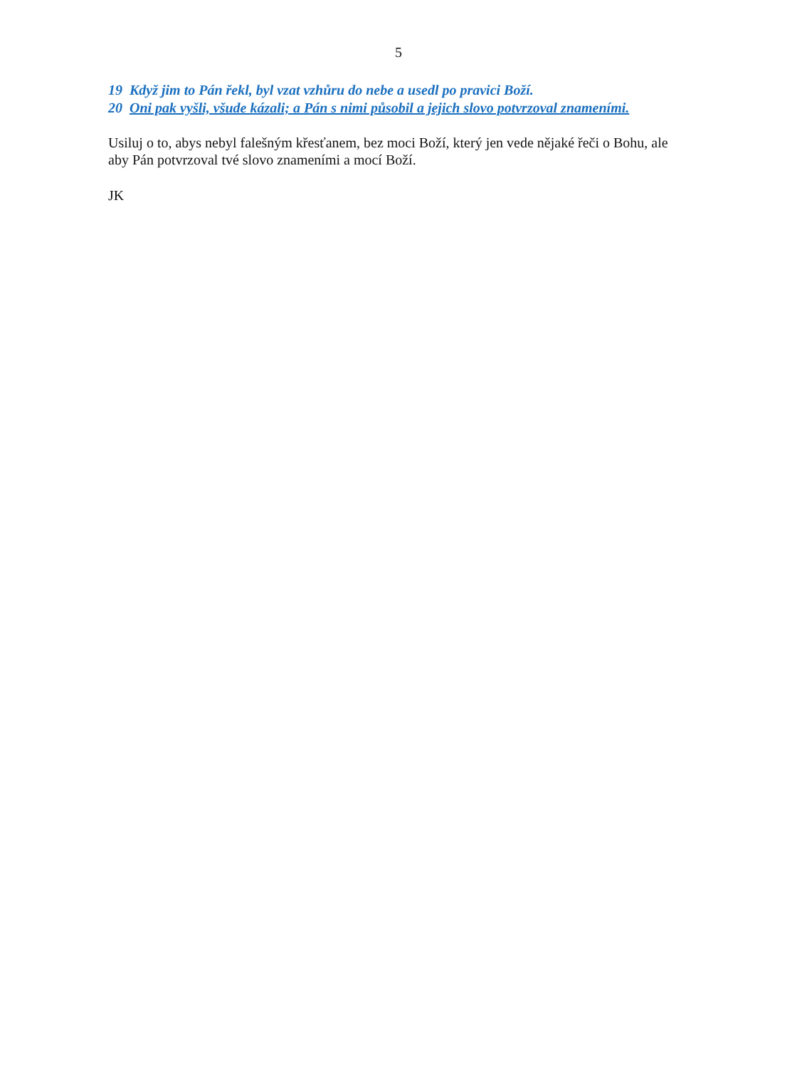5
19 Když jim to Pán řekl, byl vzat vzhůru do nebe a usedl po pravici Boží.
20 Oni pak vyšli, všude kázali; a Pán s nimi působil a jejich slovo potvrzoval znameními.
Usiluj o to, abys nebyl falešným křesťanem, bez moci Boží, který jen vede nějaké řeči o Bohu, ale aby Pán potvrzoval tvé slovo znameními a mocí Boží.
JK